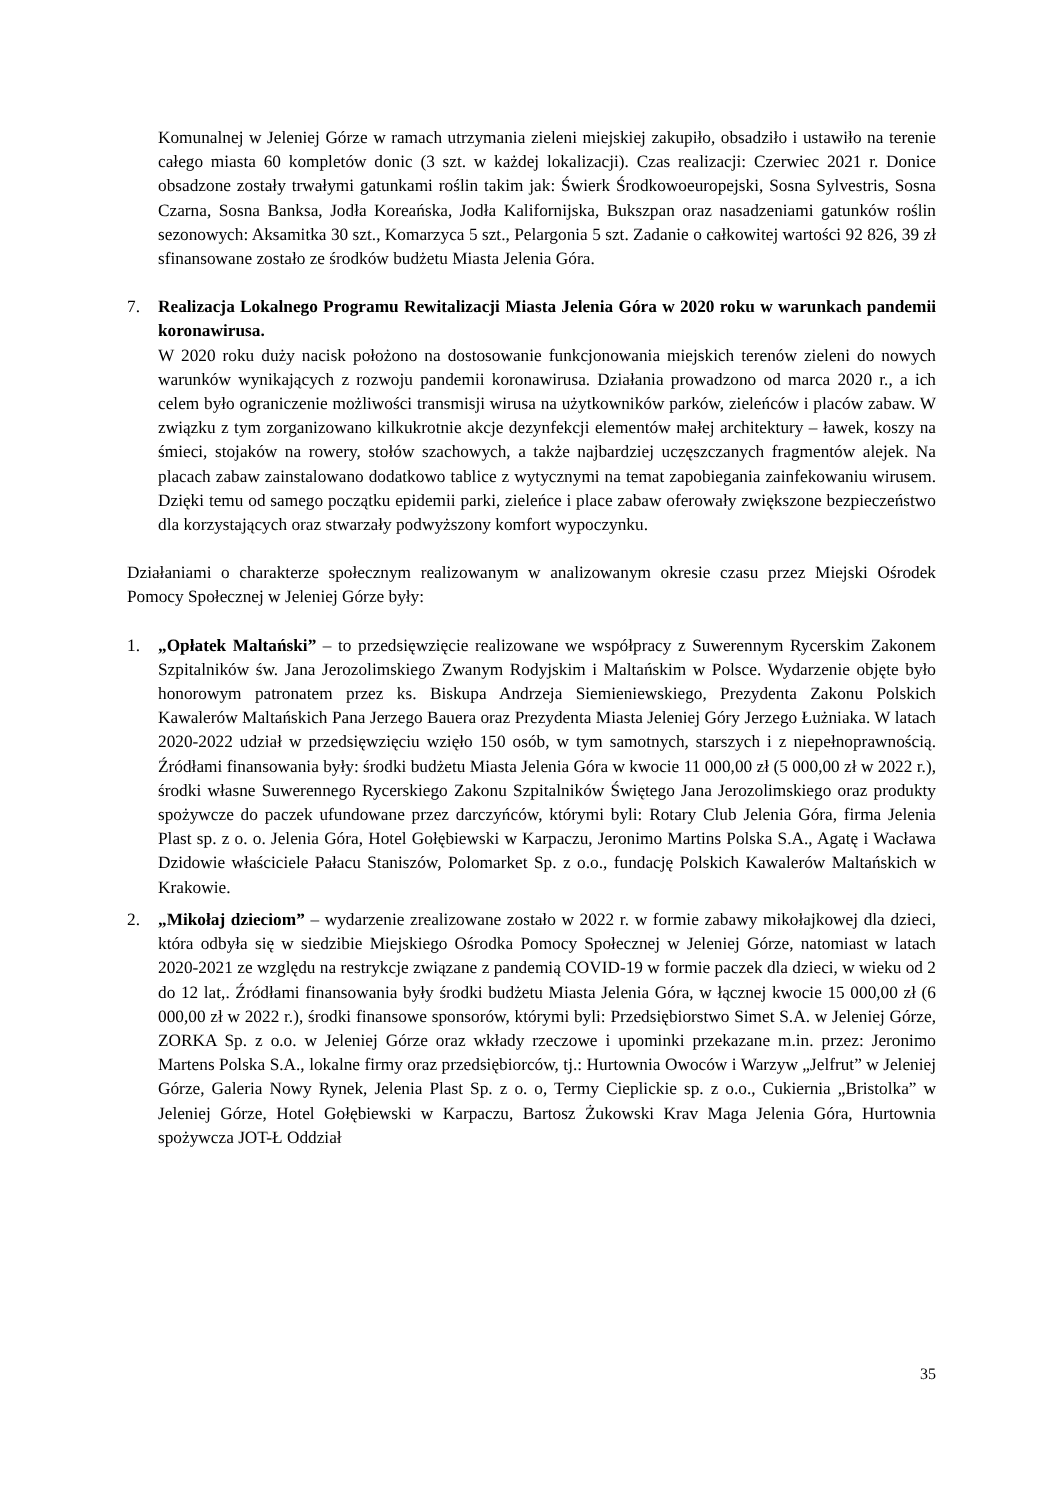Komunalnej w Jeleniej Górze w ramach utrzymania zieleni miejskiej zakupiło, obsadziło i ustawiło na terenie całego miasta 60 kompletów donic (3 szt. w każdej lokalizacji). Czas realizacji: Czerwiec 2021 r. Donice obsadzone zostały trwałymi gatunkami roślin takim jak: Świerk Środkowoeuropejski, Sosna Sylvestris, Sosna Czarna, Sosna Banksa, Jodła Koreańska, Jodła Kalifornijska, Bukszpan oraz nasadzeniami gatunków roślin sezonowych: Aksamitka 30 szt., Komarzyca 5 szt., Pelargonia 5 szt. Zadanie o całkowitej wartości 92 826, 39 zł sfinansowane zostało ze środków budżetu Miasta Jelenia Góra.
7. Realizacja Lokalnego Programu Rewitalizacji Miasta Jelenia Góra w 2020 roku w warunkach pandemii koronawirusa.
W 2020 roku duży nacisk położono na dostosowanie funkcjonowania miejskich terenów zieleni do nowych warunków wynikających z rozwoju pandemii koronawirusa. Działania prowadzono od marca 2020 r., a ich celem było ograniczenie możliwości transmisji wirusa na użytkowników parków, zieleńców i placów zabaw. W związku z tym zorganizowano kilkukrotnie akcje dezynfekcji elementów małej architektury – ławek, koszy na śmieci, stojaków na rowery, stołów szachowych, a także najbardziej uczęszczanych fragmentów alejek. Na placach zabaw zainstalowano dodatkowo tablice z wytycznymi na temat zapobiegania zainfekowaniu wirusem. Dzięki temu od samego początku epidemii parki, zieleńce i place zabaw oferowały zwiększone bezpieczeństwo dla korzystających oraz stwarzały podwyższony komfort wypoczynku.
Działaniami o charakterze społecznym realizowanym w analizowanym okresie czasu przez Miejski Ośrodek Pomocy Społecznej w Jeleniej Górze były:
1. „Opłatek Maltański” – to przedsięwzięcie realizowane we współpracy z Suwerennym Rycerskim Zakonem Szpitalników św. Jana Jerozolimskiego Zwanym Rodyjskim i Maltańskim w Polsce. Wydarzenie objęte było honorowym patronatem przez ks. Biskupa Andrzeja Siemieniewskiego, Prezydenta Zakonu Polskich Kawalerów Maltańskich Pana Jerzego Bauera oraz Prezydenta Miasta Jeleniej Góry Jerzego Łużniaka. W latach 2020-2022 udział w przedsięwzięciu wzięło 150 osób, w tym samotnych, starszych i z niepełnoprawnością. Źródłami finansowania były: środki budżetu Miasta Jelenia Góra w kwocie 11 000,00 zł (5 000,00 zł w 2022 r.), środki własne Suwerennego Rycerskiego Zakonu Szpitalników Świętego Jana Jerozolimskiego oraz produkty spożywcze do paczek ufundowane przez darczyńców, którymi byli: Rotary Club Jelenia Góra, firma Jelenia Plast sp. z o. o. Jelenia Góra, Hotel Gołębiewski w Karpaczu, Jeronimo Martins Polska S.A., Agatę i Wacława Dzidowie właściciele Pałacu Staniszów, Polomarket Sp. z o.o., fundację Polskich Kawalerów Maltańskich w Krakowie.
2. „Mikołaj dzieciom” – wydarzenie zrealizowane zostało w 2022 r. w formie zabawy mikołajkowej dla dzieci, która odbyła się w siedzibie Miejskiego Ośrodka Pomocy Społecznej w Jeleniej Górze, natomiast w latach 2020-2021 ze względu na restrykcje związane z pandemią COVID-19 w formie paczek dla dzieci, w wieku od 2 do 12 lat,. Źródłami finansowania były środki budżetu Miasta Jelenia Góra, w łącznej kwocie 15 000,00 zł (6 000,00 zł w 2022 r.), środki finansowe sponsorów, którymi byli: Przedsiębiorstwo Simet S.A. w Jeleniej Górze, ZORKA Sp. z o.o. w Jeleniej Górze oraz wkłady rzeczowe i upominki przekazane m.in. przez: Jeronimo Martens Polska S.A., lokalne firmy oraz przedsiębiorców, tj.: Hurtownia Owoców i Warzyw „Jelfrut” w Jeleniej Górze, Galeria Nowy Rynek, Jelenia Plast Sp. z o. o, Termy Cieplickie sp. z o.o., Cukiernia „Bristolka” w Jeleniej Górze, Hotel Gołębiewski w Karpaczu, Bartosz Żukowski Krav Maga Jelenia Góra, Hurtownia spożywcza JOT-Ł Oddział
35